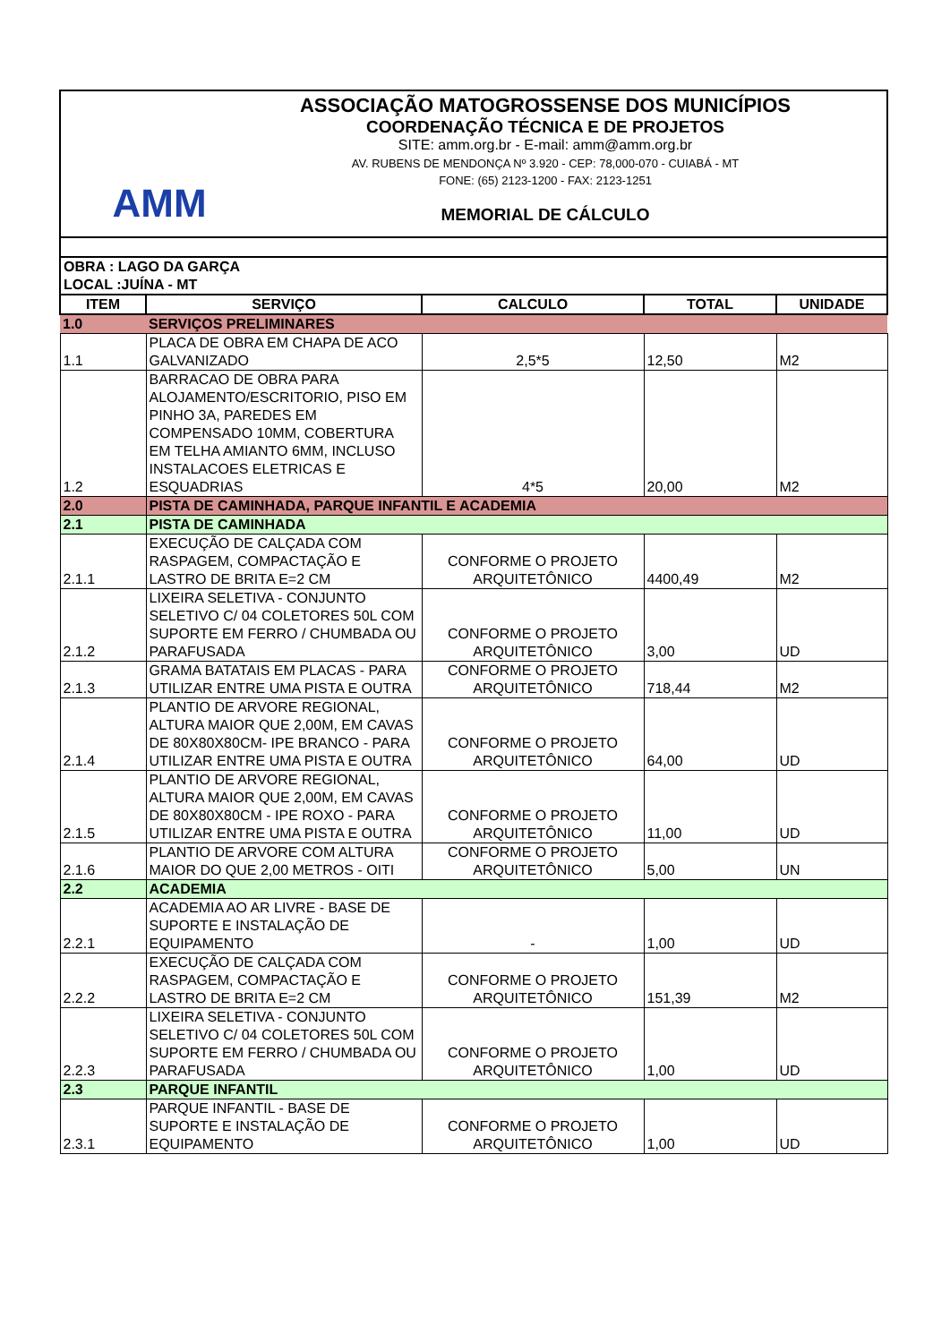AMM
ASSOCIAÇÃO MATOGROSSENSE DOS MUNICÍPIOS
COORDENAÇÃO TÉCNICA E DE PROJETOS
SITE: amm.org.br - E-mail: amm@amm.org.br
AV. RUBENS DE MENDONÇA Nº 3.920 - CEP: 78,000-070 - CUIABÁ - MT
FONE: (65) 2123-1200 - FAX: 2123-1251
MEMORIAL DE CÁLCULO
| OBRA : LAGO DA GARÇA LOCAL :JUÍNA - MT | | | | |
| ITEM | SERVIÇO | CALCULO | TOTAL | UNIDADE |
| 1.0 | SERVIÇOS PRELIMINARES | | | |
| 1.1 | PLACA DE OBRA EM CHAPA DE ACO GALVANIZADO | 2,5*5 | 12,50 | M2 |
| 1.2 | BARRACAO DE OBRA PARA ALOJAMENTO/ESCRITORIO, PISO EM PINHO 3A, PAREDES EM COMPENSADO 10MM, COBERTURA EM TELHA AMIANTO 6MM, INCLUSO INSTALACOES ELETRICAS E ESQUADRIAS | 4*5 | 20,00 | M2 |
| 2.0 | PISTA DE CAMINHADA, PARQUE INFANTIL E ACADEMIA | | | |
| 2.1 | PISTA DE CAMINHADA | | | |
| 2.1.1 | EXECUÇÃO DE CALÇADA COM RASPAGEM, COMPACTAÇÃO E LASTRO DE BRITA E=2 CM | CONFORME O PROJETO ARQUITETÔNICO | 4400,49 | M2 |
| 2.1.2 | LIXEIRA SELETIVA - CONJUNTO SELETIVO C/ 04 COLETORES 50L COM SUPORTE EM FERRO / CHUMBADA OU PARAFUSADA | CONFORME O PROJETO ARQUITETÔNICO | 3,00 | UD |
| 2.1.3 | GRAMA BATATAIS EM PLACAS - PARA UTILIZAR ENTRE UMA PISTA E OUTRA | CONFORME O PROJETO ARQUITETÔNICO | 718,44 | M2 |
| 2.1.4 | PLANTIO DE ARVORE REGIONAL, ALTURA MAIOR QUE 2,00M, EM CAVAS DE 80X80X80CM- IPE BRANCO - PARA UTILIZAR ENTRE UMA PISTA E OUTRA | CONFORME O PROJETO ARQUITETÔNICO | 64,00 | UD |
| 2.1.5 | PLANTIO DE ARVORE REGIONAL, ALTURA MAIOR QUE 2,00M, EM CAVAS DE 80X80X80CM - IPE ROXO - PARA UTILIZAR ENTRE UMA PISTA E OUTRA | CONFORME O PROJETO ARQUITETÔNICO | 11,00 | UD |
| 2.1.6 | PLANTIO DE ARVORE COM ALTURA MAIOR DO QUE 2,00 METROS - OITI | CONFORME O PROJETO ARQUITETÔNICO | 5,00 | UN |
| 2.2 | ACADEMIA | | | |
| 2.2.1 | ACADEMIA AO AR LIVRE - BASE DE SUPORTE E INSTALAÇÃO DE EQUIPAMENTO | - | 1,00 | UD |
| 2.2.2 | EXECUÇÃO DE CALÇADA COM RASPAGEM, COMPACTAÇÃO E LASTRO DE BRITA E=2 CM | CONFORME O PROJETO ARQUITETÔNICO | 151,39 | M2 |
| 2.2.3 | LIXEIRA SELETIVA - CONJUNTO SELETIVO C/ 04 COLETORES 50L COM SUPORTE EM FERRO / CHUMBADA OU PARAFUSADA | CONFORME O PROJETO ARQUITETÔNICO | 1,00 | UD |
| 2.3 | PARQUE INFANTIL | | | |
| 2.3.1 | PARQUE INFANTIL - BASE DE SUPORTE E INSTALAÇÃO DE EQUIPAMENTO | CONFORME O PROJETO ARQUITETÔNICO | 1,00 | UD |